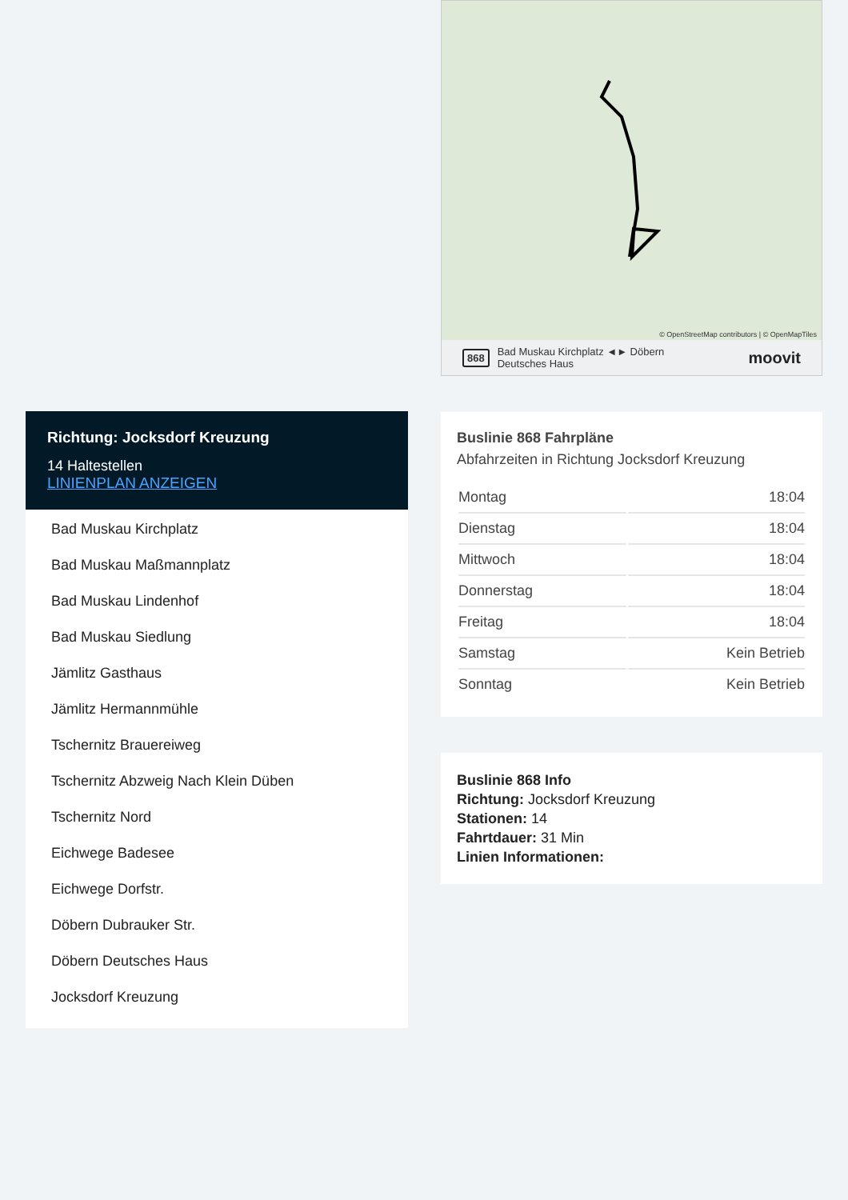Richtung: Jocksdorf Kreuzung
14 Haltestellen
LINIENPLAN ANZEIGEN
Bad Muskau Kirchplatz
Bad Muskau Maßmannplatz
Bad Muskau Lindenhof
Bad Muskau Siedlung
Jämlitz Gasthaus
Jämlitz Hermannmühle
Tschernitz Brauereiweg
Tschernitz Abzweig Nach Klein Düben
Tschernitz Nord
Eichwege Badesee
Eichwege Dorfstr.
Döbern Dubrauker Str.
Döbern Deutsches Haus
Jocksdorf Kreuzung
© OpenStreetMap contributors | © OpenMapTiles
868 Bad Muskau Kirchplatz ◄► Döbern
Deutsches Haus moovit
Buslinie 868 Fahrpläne
Abfahrzeiten in Richtung Jocksdorf Kreuzung
| Montag | 18:04 |
| Dienstag | 18:04 |
| Mittwoch | 18:04 |
| Donnerstag | 18:04 |
| Freitag | 18:04 |
| Samstag | Kein Betrieb |
| Sonntag | Kein Betrieb |
Buslinie 868 Info
Richtung: Jocksdorf Kreuzung
Stationen: 14
Fahrtdauer: 31 Min
Linien Informationen: